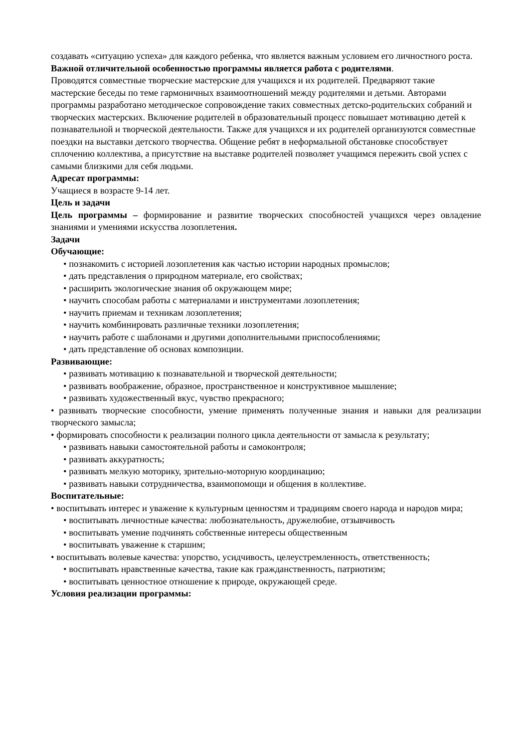создавать «ситуацию успеха» для каждого ребенка, что является важным условием его личностного роста.
Важной отличительной особенностью программы является работа с родителями.
Проводятся совместные творческие мастерские для учащихся и их родителей. Предваряют такие мастерские беседы по теме гармоничных взаимоотношений между родителями и детьми. Авторами программы разработано методическое сопровождение таких совместных детско-родительских собраний и творческих мастерских. Включение родителей в образовательный процесс повышает мотивацию детей к познавательной и творческой деятельности. Также для учащихся и их родителей организуются совместные поездки на выставки детского творчества. Общение ребят в неформальной обстановке способствует сплочению коллектива, а присутствие на выставке родителей позволяет учащимся пережить свой успех с самыми близкими для себя людьми.
Адресат программы:
Учащиеся в возрасте 9-14 лет.
Цель и задачи
Цель программы – формирование и развитие творческих способностей учащихся через овладение знаниями и умениями искусства лозоплетения.
Задачи
Обучающие:
• познакомить с историей лозоплетения как частью истории народных промыслов;
• дать представления о природном материале, его свойствах;
• расширить экологические знания об окружающем мире;
• научить способам работы с материалами и инструментами лозоплетения;
• научить приемам и техникам лозоплетения;
• научить комбинировать различные техники лозоплетения;
• научить работе с шаблонами и другими дополнительными приспособлениями;
• дать представление об основах композиции.
Развивающие:
• развивать мотивацию к познавательной и творческой деятельности;
• развивать воображение, образное, пространственное и конструктивное мышление;
• развивать художественный вкус, чувство прекрасного;
• развивать творческие способности, умение применять полученные знания и навыки для реализации творческого замысла;
• формировать способности к реализации полного цикла деятельности от замысла к результату;
• развивать навыки самостоятельной работы и самоконтроля;
• развивать аккуратность;
• развивать мелкую моторику, зрительно-моторную координацию;
• развивать навыки сотрудничества, взаимопомощи и общения в коллективе.
Воспитательные:
• воспитывать интерес и уважение к культурным ценностям и традициям своего народа и народов мира;
• воспитывать личностные качества: любознательность, дружелюбие, отзывчивость
• воспитывать умение подчинять собственные интересы общественным
• воспитывать уважение к старшим;
• воспитывать волевые качества: упорство, усидчивость, целеустремленность, ответственность;
• воспитывать нравственные качества, такие как гражданственность, патриотизм;
• воспитывать ценностное отношение к природе, окружающей среде.
Условия реализации программы: